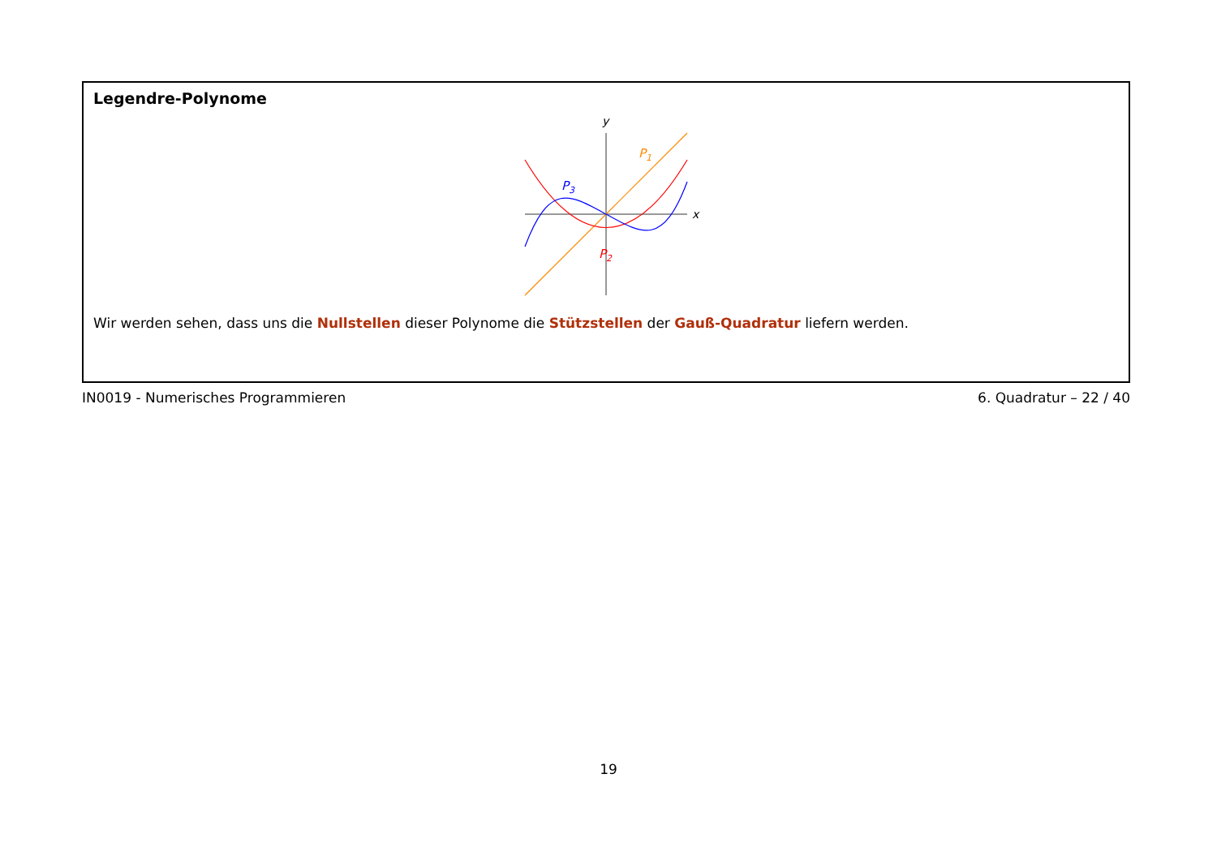Legendre-Polynome
x
y
P1
P2
P3
Wir werden sehen, dass uns die Nullstellen dieser Polynome die Stützstellen der Gauß-Quadratur liefern werden.
IN0019 - Numerisches Programmieren 6. Quadratur – 22 / 40
19